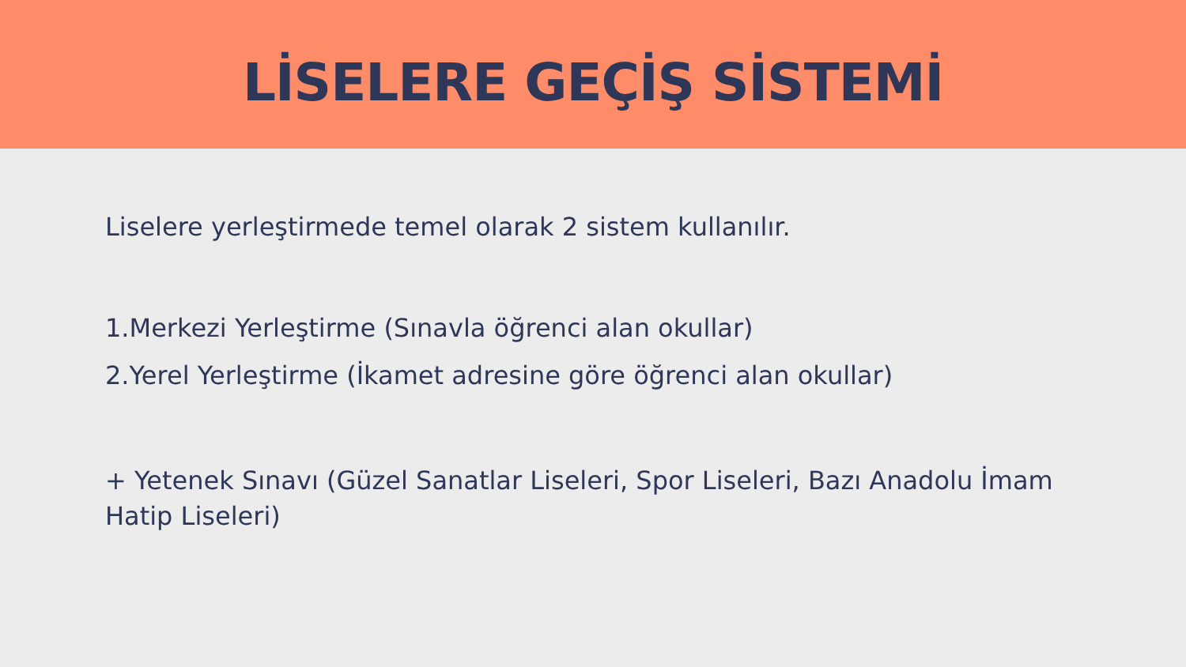LİSELERE GEÇİŞ SİSTEMİ
Liselere yerleştirmede temel olarak 2 sistem kullanılır.
1.Merkezi Yerleştirme (Sınavla öğrenci alan okullar)
2.Yerel Yerleştirme (İkamet adresine göre öğrenci alan okullar)
+ Yetenek Sınavı (Güzel Sanatlar Liseleri, Spor Liseleri, Bazı Anadolu İmam Hatip Liseleri)